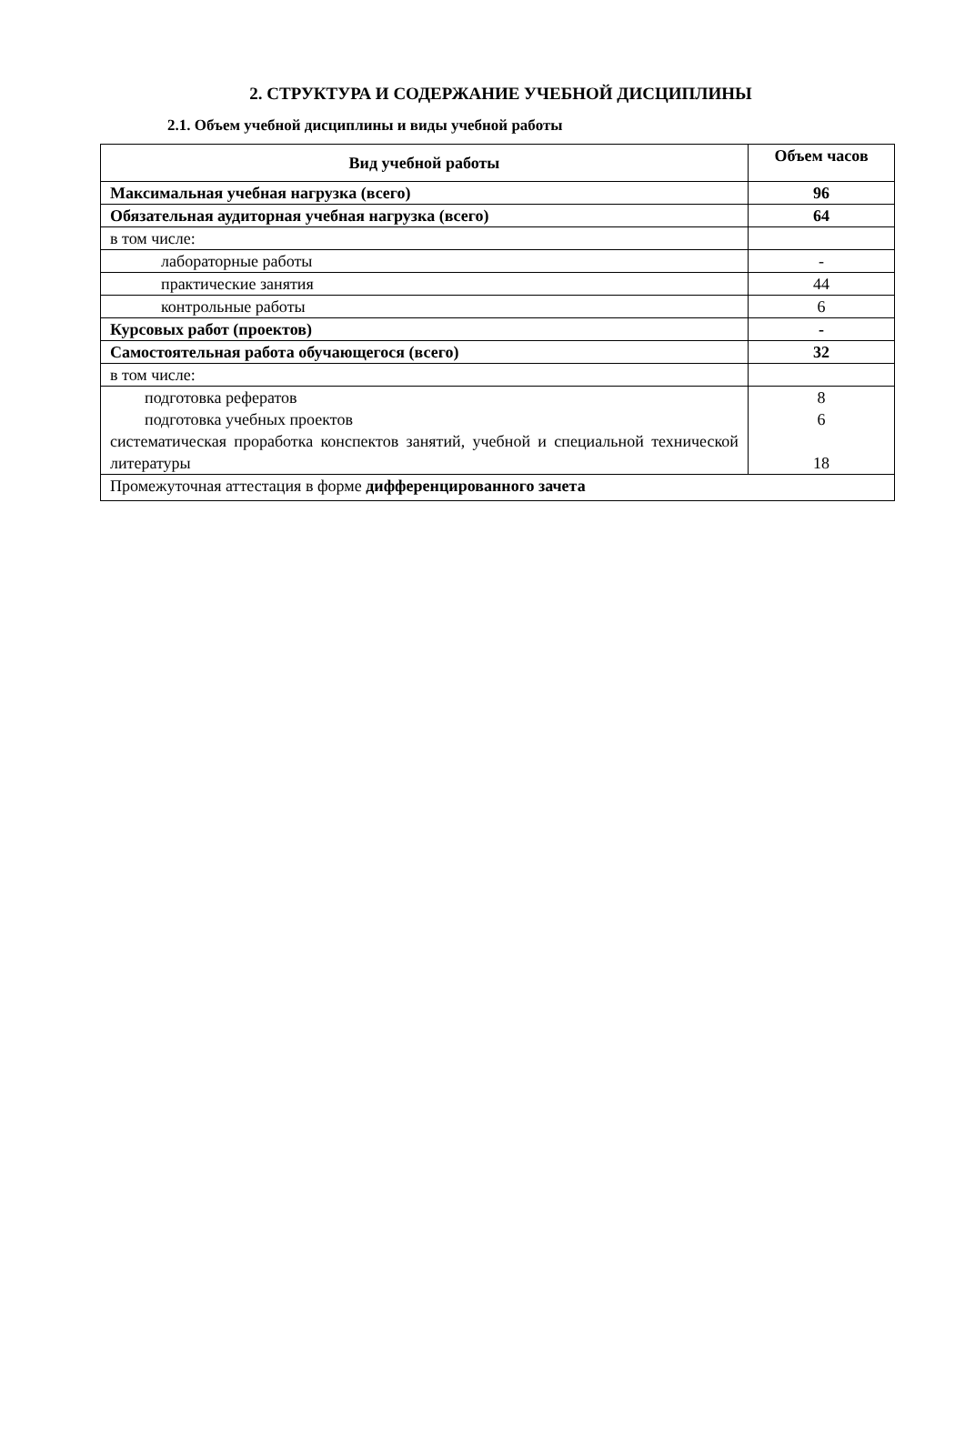2. СТРУКТУРА И СОДЕРЖАНИЕ УЧЕБНОЙ ДИСЦИПЛИНЫ
2.1. Объем учебной дисциплины и виды учебной работы
| Вид учебной работы | Объем часов |
| --- | --- |
| Максимальная учебная нагрузка (всего) | 96 |
| Обязательная аудиторная учебная нагрузка (всего) | 64 |
| в том числе: | |
| лабораторные работы | - |
| практические занятия | 44 |
| контрольные работы | 6 |
| Курсовых работ (проектов) | - |
| Самостоятельная работа обучающегося (всего) | 32 |
| в том числе: | |
| подготовка рефератов подготовка учебных проектов систематическая проработка конспектов занятий, учебной и специальной технической литературы | 8 6 18 |
| Промежуточная аттестация в форме дифференцированного зачета | |